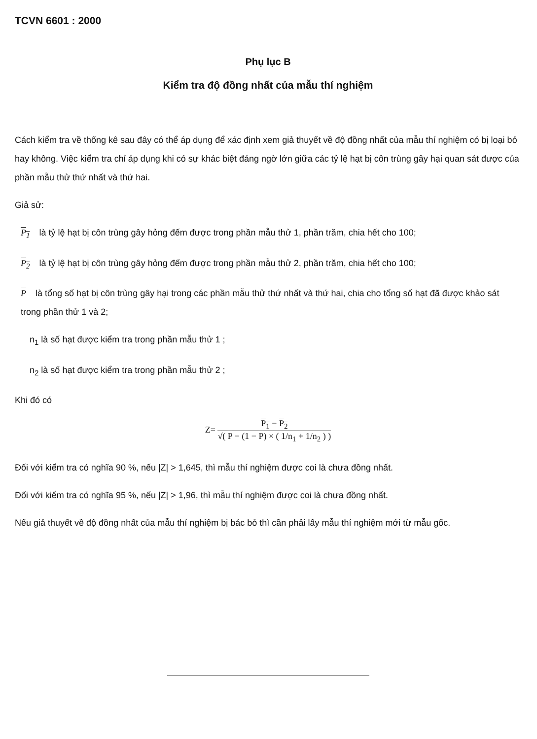TCVN 6601 : 2000
Phụ lục B
Kiểm tra độ đồng nhất của mẫu thí nghiệm
Cách kiểm tra về thống kê sau đây có thể áp dụng để xác định xem giả thuyết về độ đồng nhất của mẫu thí nghiệm có bị loại bỏ hay không. Việc kiểm tra chỉ áp dụng khi có sự khác biệt đáng ngờ lớn giữa các tỷ lệ hạt bị côn trùng gây hại quan sát được của phần mẫu thử thứ nhất và thứ hai.
Giả sử:
P<sub>1</sub> là tỷ lệ hạt bị côn trùng gây hỏng đếm được trong phần mẫu thử 1, phần trăm, chia hết cho 100;
P<sub>2</sub> là tỷ lệ hạt bị côn trùng gây hỏng đếm được trong phần mẫu thử 2, phần trăm, chia hết cho 100;
P là tổng số hạt bị côn trùng gây hại trong các phần mẫu thử thứ nhất và thứ hai, chia cho tổng số hạt đã được khảo sát trong phần thử 1 và 2;
n<sub>1</sub> là số hạt được kiểm tra trong phần mẫu thử 1 ;
n<sub>2</sub> là số hạt được kiểm tra trong phần mẫu thử 2 ;
Khi đó có
Z=
P<sub>1</sub> − P<sub>2</sub>
√( P − (1 − P) × ( 1/n<sub>1</sub> + 1/n<sub>2</sub> ) )
Đối với kiểm tra có nghĩa 90 %, nếu |Z| > 1,645, thì mẫu thí nghiệm được coi là chưa đồng nhất.
Đối với kiểm tra có nghĩa 95 %, nếu |Z| > 1,96, thì mẫu thí nghiệm được coi là chưa đồng nhất.
Nếu giả thuyết về độ đồng nhất của mẫu thí nghiệm bị bác bỏ thì cần phải lấy mẫu thí nghiệm mới từ mẫu gốc.